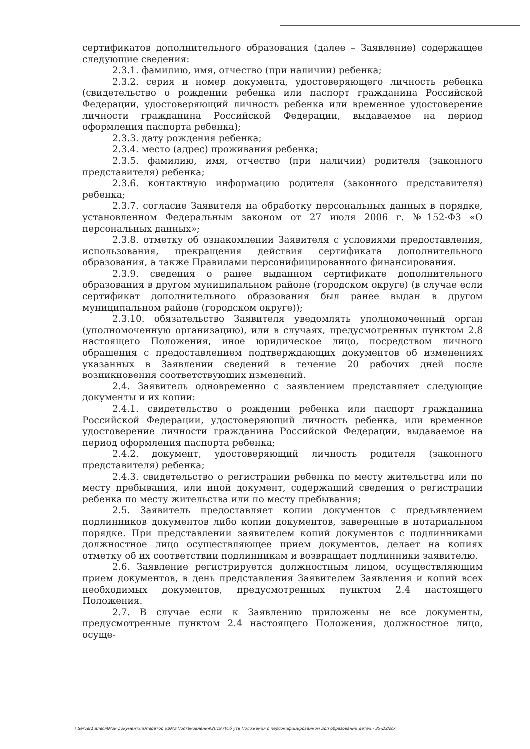сертификатов дополнительного образования (далее – Заявление) содержащее следующие сведения:
2.3.1. фамилию, имя, отчество (при наличии) ребенка;
2.3.2. серия и номер документа, удостоверяющего личность ребенка (свидетельство о рождении ребенка или паспорт гражданина Российской Федерации, удостоверяющий личность ребенка или временное удостоверение личности гражданина Российской Федерации, выдаваемое на период оформления паспорта ребенка);
2.3.3. дату рождения ребенка;
2.3.4. место (адрес) проживания ребенка;
2.3.5. фамилию, имя, отчество (при наличии) родителя (законного представителя) ребенка;
2.3.6. контактную информацию родителя (законного представителя) ребенка;
2.3.7. согласие Заявителя на обработку персональных данных в порядке, установленном Федеральным законом от 27 июля 2006 г. №152-ФЗ «О персональных данных»;
2.3.8. отметку об ознакомлении Заявителя с условиями предоставления, использования, прекращения действия сертификата дополнительного образования, а также Правилами персонифицированного финансирования.
2.3.9. сведения о ранее выданном сертификате дополнительного образования в другом муниципальном районе (городском округе) (в случае если сертификат дополнительного образования был ранее выдан в другом муниципальном районе (городском округе));
2.3.10. обязательство Заявителя уведомлять уполномоченный орган (уполномоченную организацию), или в случаях, предусмотренных пунктом 2.8 настоящего Положения, иное юридическое лицо, посредством личного обращения с предоставлением подтверждающих документов об изменениях указанных в Заявлении сведений в течение 20 рабочих дней после возникновения соответствующих изменений.
2.4. Заявитель одновременно с заявлением представляет следующие документы и их копии:
2.4.1. свидетельство о рождении ребенка или паспорт гражданина Российской Федерации, удостоверяющий личность ребенка, или временное удостоверение личности гражданина Российской Федерации, выдаваемое на период оформления паспорта ребенка;
2.4.2. документ, удостоверяющий личность родителя (законного представителя) ребенка;
2.4.3. свидетельство о регистрации ребенка по месту жительства или по месту пребывания, или иной документ, содержащий сведения о регистрации ребенка по месту жительства или по месту пребывания;
2.5. Заявитель предоставляет копии документов с предъявлением подлинников документов либо копии документов, заверенные в нотариальном порядке. При представлении заявителем копий документов с подлинниками должностное лицо осуществляющее прием документов, делает на копиях отметку об их соответствии подлинникам и возвращает подлинники заявителю.
2.6. Заявление регистрируется должностным лицом, осуществляющим прием документов, в день представления Заявителем Заявления и копий всех необходимых документов, предусмотренных пунктом 2.4 настоящего Положения.
2.7. В случае если к Заявлению приложены не все документы, предусмотренные пунктом 2.4 настоящего Положения, должностное лицо, осуще-
\\Server1\алеся\Мои документы\Оператор ЭВМ2\Постановления\2019 г\Об утв Положения о персонифицированном доп образовании детей - 35-Д.docx